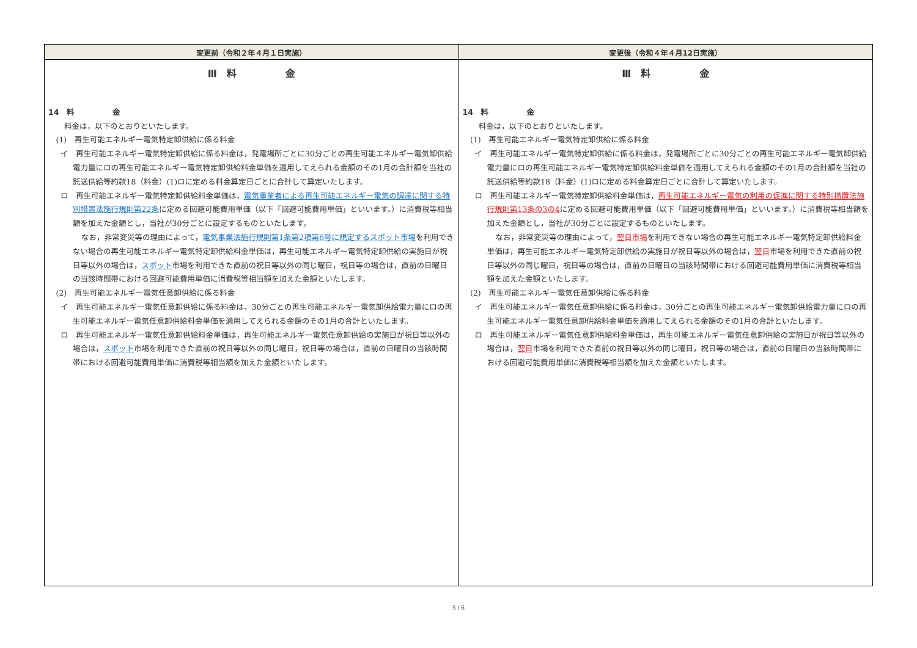| 変更前（令和２年４月１日実施） | 変更後（令和４年４月12日実施） |
| --- | --- |
| Ⅲ 料 金 14 料 金 料金は，以下のとおりといたします。 (1) 再生可能エネルギー電気特定卸供給に係る料金 イ 再生可能エネルギー電気特定卸供給に係る料金は，発電場所ごとに30分ごとの再生可能エネルギー電気卸供給電力量にロの再生可能エネルギー電気特定卸供給料金単価を適用してえられる金額のその1月の合計額を当社の託送供給等約款18（料金）(1)ロに定める料金算定日ごとに合計して算定いたします。 ロ 再生可能エネルギー電気特定卸供給料金単価は， 電気事業者による再生可能エネルギー電気の調達に関する特別措置法施行規則第22条 に定める回避可能費用単価（以下「回避可能費用単価」といいます。）に消費税等相当額を加えた金額とし，当社が30分ごとに設定するものといたします。 なお，非常変災等の理由によって， 電気事業法施行規則第1条第2項第6号に規定するスポット市場 を利用できない場合の再生可能エネルギー電気特定卸供給料金単価は，再生可能エネルギー電気特定卸供給の実施日が祝日等以外の場合は， スポット 市場を利用できた直前の祝日等以外の同じ曜日，祝日等の場合は，直前の日曜日の当該時間帯における回避可能費用単価に消費税等相当額を加えた金額といたします。 (2) 再生可能エネルギー電気任意卸供給に係る料金 イ 再生可能エネルギー電気任意卸供給に係る料金は，30分ごとの再生可能エネルギー電気卸供給電力量にロの再生可能エネルギー電気任意卸供給料金単価を適用してえられる金額のその1月の合計といたします。 ロ 再生可能エネルギー電気任意卸供給料金単価は，再生可能エネルギー電気任意卸供給の実施日が祝日等以外の場合は， スポット 市場を利用できた直前の祝日等以外の同じ曜日，祝日等の場合は，直前の日曜日の当該時間帯における回避可能費用単価に消費税等相当額を加えた金額といたします。 | Ⅲ 料 金 14 料 金 料金は，以下のとおりといたします。 (1) 再生可能エネルギー電気特定卸供給に係る料金 イ 再生可能エネルギー電気特定卸供給に係る料金は，発電場所ごとに30分ごとの再生可能エネルギー電気卸供給電力量にロの再生可能エネルギー電気特定卸供給料金単価を適用してえられる金額のその1月の合計額を当社の託送供給等約款18（料金）(1)ロに定める料金算定日ごとに合計して算定いたします。 ロ 再生可能エネルギー電気特定卸供給料金単価は， 再生可能エネルギー電気の利用の促進に関する特別措置法施行規則第13条の3の4 に定める回避可能費用単価（以下「回避可能費用単価」といいます。）に消費税等相当額を加えた金額とし，当社が30分ごとに設定するものといたします。 なお，非常変災等の理由によって， 翌日市場 を利用できない場合の再生可能エネルギー電気特定卸供給料金単価は，再生可能エネルギー電気特定卸供給の実施日が祝日等以外の場合は， 翌日 市場を利用できた直前の祝日等以外の同じ曜日，祝日等の場合は，直前の日曜日の当該時間帯における回避可能費用単価に消費税等相当額を加えた金額といたします。 (2) 再生可能エネルギー電気任意卸供給に係る料金 イ 再生可能エネルギー電気任意卸供給に係る料金は，30分ごとの再生可能エネルギー電気卸供給電力量にロの再生可能エネルギー電気任意卸供給料金単価を適用してえられる金額のその1月の合計といたします。 ロ 再生可能エネルギー電気任意卸供給料金単価は，再生可能エネルギー電気任意卸供給の実施日が祝日等以外の場合は， 翌日 市場を利用できた直前の祝日等以外の同じ曜日，祝日等の場合は，直前の日曜日の当該時間帯における回避可能費用単価に消費税等相当額を加えた金額といたします。 |
5 / 6